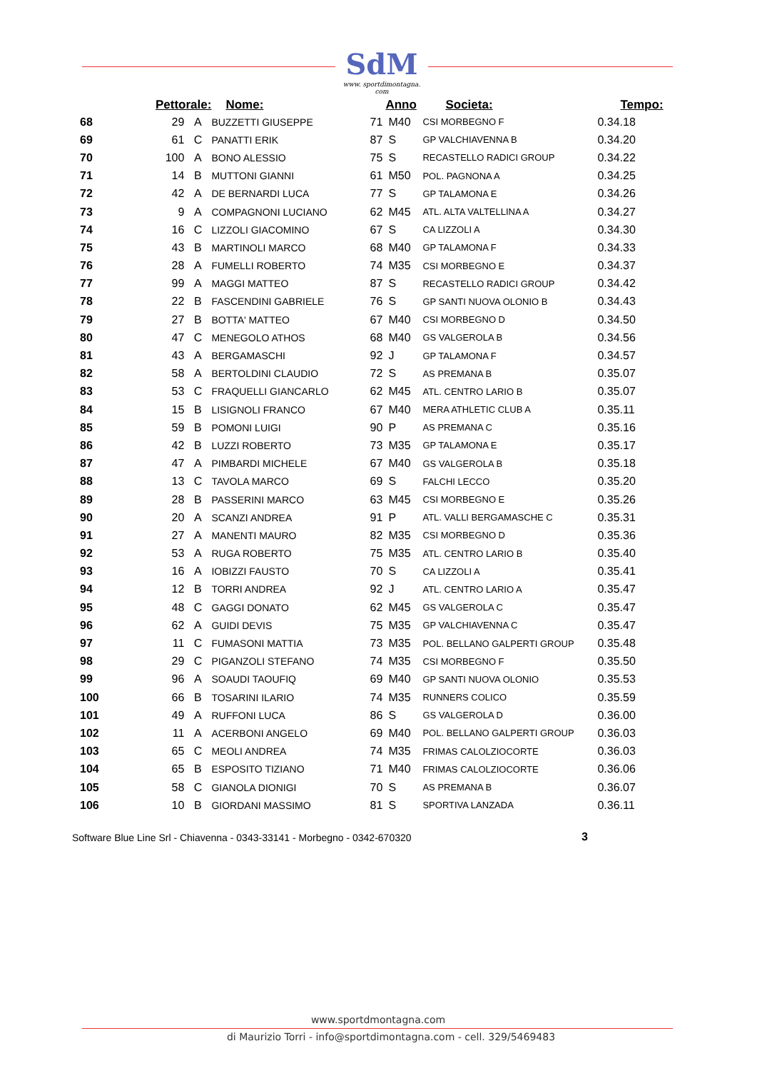SdM
www. sportdimontagna. com
| | Pettorale: | | Nome: | Anno | | Societa: | Tempo: |
| --- | --- | --- | --- | --- | --- | --- | --- |
| 68 | 29 | A | BUZZETTI GIUSEPPE | 71 | M40 | CSI MORBEGNO F | 0.34.18 |
| 69 | 61 | C | PANATTI ERIK | 87 | S | GP VALCHIAVENNA B | 0.34.20 |
| 70 | 100 | A | BONO ALESSIO | 75 | S | RECASTELLO RADICI GROUP | 0.34.22 |
| 71 | 14 | B | MUTTONI GIANNI | 61 | M50 | POL. PAGNONA A | 0.34.25 |
| 72 | 42 | A | DE BERNARDI LUCA | 77 | S | GP TALAMONA E | 0.34.26 |
| 73 | 9 | A | COMPAGNONI LUCIANO | 62 | M45 | ATL. ALTA VALTELLINA A | 0.34.27 |
| 74 | 16 | C | LIZZOLI GIACOMINO | 67 | S | CA LIZZOLI A | 0.34.30 |
| 75 | 43 | B | MARTINOLI MARCO | 68 | M40 | GP TALAMONA F | 0.34.33 |
| 76 | 28 | A | FUMELLI ROBERTO | 74 | M35 | CSI MORBEGNO E | 0.34.37 |
| 77 | 99 | A | MAGGI MATTEO | 87 | S | RECASTELLO RADICI GROUP | 0.34.42 |
| 78 | 22 | B | FASCENDINI GABRIELE | 76 | S | GP SANTI NUOVA OLONIO B | 0.34.43 |
| 79 | 27 | B | BOTTA' MATTEO | 67 | M40 | CSI MORBEGNO D | 0.34.50 |
| 80 | 47 | C | MENEGOLO ATHOS | 68 | M40 | GS VALGEROLA B | 0.34.56 |
| 81 | 43 | A | BERGAMASCHI | 92 | J | GP TALAMONA F | 0.34.57 |
| 82 | 58 | A | BERTOLDINI CLAUDIO | 72 | S | AS PREMANA B | 0.35.07 |
| 83 | 53 | C | FRAQUELLI GIANCARLO | 62 | M45 | ATL. CENTRO LARIO B | 0.35.07 |
| 84 | 15 | B | LISIGNOLI FRANCO | 67 | M40 | MERA ATHLETIC CLUB A | 0.35.11 |
| 85 | 59 | B | POMONI LUIGI | 90 | P | AS PREMANA C | 0.35.16 |
| 86 | 42 | B | LUZZI ROBERTO | 73 | M35 | GP TALAMONA E | 0.35.17 |
| 87 | 47 | A | PIMBARDI MICHELE | 67 | M40 | GS VALGEROLA B | 0.35.18 |
| 88 | 13 | C | TAVOLA MARCO | 69 | S | FALCHI LECCO | 0.35.20 |
| 89 | 28 | B | PASSERINI MARCO | 63 | M45 | CSI MORBEGNO E | 0.35.26 |
| 90 | 20 | A | SCANZI ANDREA | 91 | P | ATL. VALLI BERGAMASCHE C | 0.35.31 |
| 91 | 27 | A | MANENTI MAURO | 82 | M35 | CSI MORBEGNO D | 0.35.36 |
| 92 | 53 | A | RUGA ROBERTO | 75 | M35 | ATL. CENTRO LARIO B | 0.35.40 |
| 93 | 16 | A | IOBIZZI FAUSTO | 70 | S | CA LIZZOLI A | 0.35.41 |
| 94 | 12 | B | TORRI ANDREA | 92 | J | ATL. CENTRO LARIO A | 0.35.47 |
| 95 | 48 | C | GAGGI DONATO | 62 | M45 | GS VALGEROLA C | 0.35.47 |
| 96 | 62 | A | GUIDI DEVIS | 75 | M35 | GP VALCHIAVENNA C | 0.35.47 |
| 97 | 11 | C | FUMASONI MATTIA | 73 | M35 | POL. BELLANO GALPERTI GROUP | 0.35.48 |
| 98 | 29 | C | PIGANZOLI STEFANO | 74 | M35 | CSI MORBEGNO F | 0.35.50 |
| 99 | 96 | A | SOAUDI TAOUFIQ | 69 | M40 | GP SANTI NUOVA OLONIO | 0.35.53 |
| 100 | 66 | B | TOSARINI ILARIO | 74 | M35 | RUNNERS COLICO | 0.35.59 |
| 101 | 49 | A | RUFFONI LUCA | 86 | S | GS VALGEROLA D | 0.36.00 |
| 102 | 11 | A | ACERBONI ANGELO | 69 | M40 | POL. BELLANO GALPERTI GROUP | 0.36.03 |
| 103 | 65 | C | MEOLI ANDREA | 74 | M35 | FRIMAS CALOLZIOCORTE | 0.36.03 |
| 104 | 65 | B | ESPOSITO TIZIANO | 71 | M40 | FRIMAS CALOLZIOCORTE | 0.36.06 |
| 105 | 58 | C | GIANOLA DIONIGI | 70 | S | AS PREMANA B | 0.36.07 |
| 106 | 10 | B | GIORDANI MASSIMO | 81 | S | SPORTIVA LANZADA | 0.36.11 |
Software Blue Line Srl - Chiavenna - 0343-33141 - Morbegno - 0342-670320
3
www.sportdmontagna.com
di Maurizio Torri - info@sportdimontagna.com - cell. 329/5469483